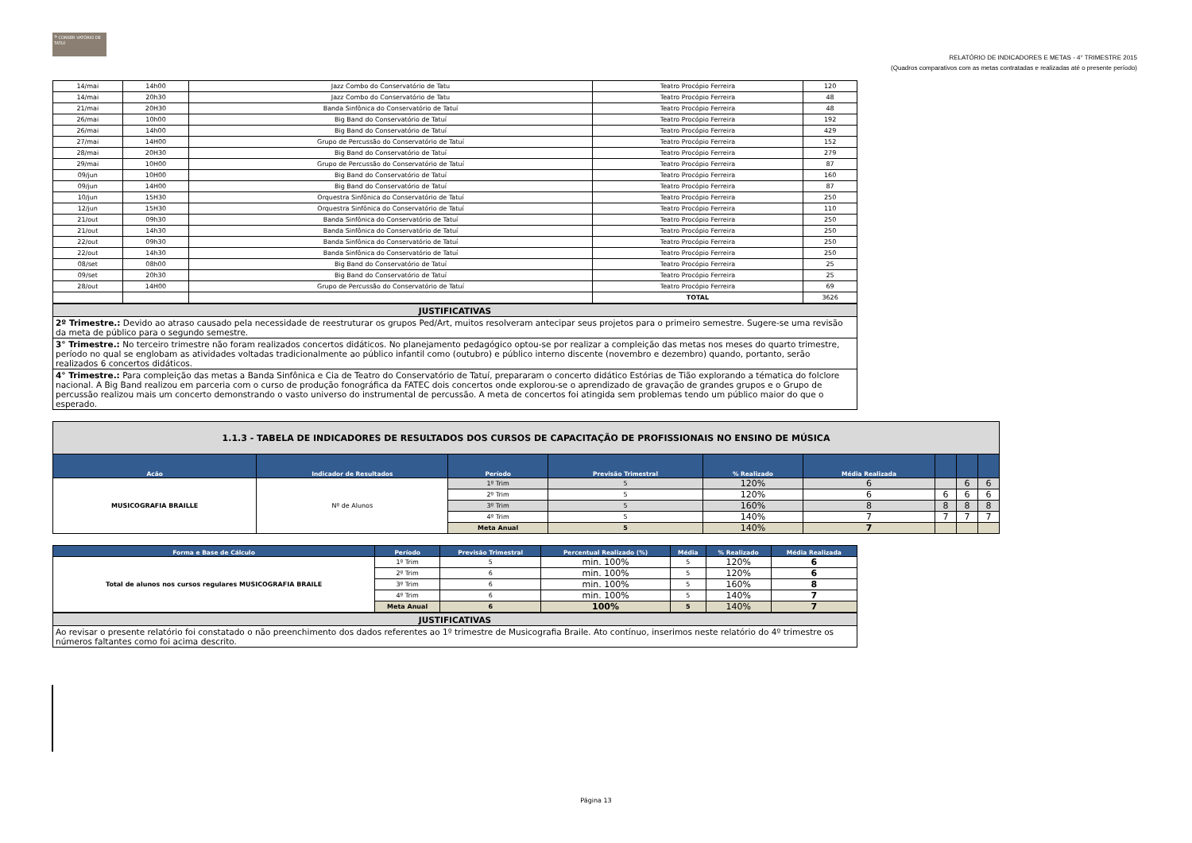𝄢 CONSER VATÓRIO DE TATUÍ
RELATÓRIO DE INDICADORES E METAS - 4° TRIMESTRE 2015
(Quadros comparativos com as metas contratadas e realizadas até o presente período)
| 14/mai | 14h00 | Jazz Combo do Conservatório de Tatu | Teatro Procópio Ferreira | 120 |
| 14/mai | 20h30 | Jazz Combo do Conservatório de Tatu | Teatro Procópio Ferreira | 48 |
| 21/mai | 20H30 | Banda Sinfônica do Conservatório de Tatuí | Teatro Procópio Ferreira | 48 |
| 26/mai | 10h00 | Big Band do Conservatório de Tatuí | Teatro Procópio Ferreira | 192 |
| 26/mai | 14h00 | Big Band do Conservatório de Tatuí | Teatro Procópio Ferreira | 429 |
| 27/mai | 14H00 | Grupo de Percussão do Conservatório de Tatuí | Teatro Procópio Ferreira | 152 |
| 28/mai | 20H30 | Big Band do Conservatório de Tatuí | Teatro Procópio Ferreira | 279 |
| 29/mai | 10H00 | Grupo de Percussão do Conservatório de Tatuí | Teatro Procópio Ferreira | 87 |
| 09/jun | 10H00 | Big Band do Conservatório de Tatuí | Teatro Procópio Ferreira | 160 |
| 09/jun | 14H00 | Big Band do Conservatório de Tatuí | Teatro Procópio Ferreira | 87 |
| 10/jun | 15H30 | Orquestra Sinfônica do Conservatório de Tatuí | Teatro Procópio Ferreira | 250 |
| 12/jun | 15H30 | Orquestra Sinfônica do Conservatório de Tatuí | Teatro Procópio Ferreira | 110 |
| 21/out | 09h30 | Banda Sinfônica do Conservatório de Tatuí | Teatro Procópio Ferreira | 250 |
| 21/out | 14h30 | Banda Sinfônica do Conservatório de Tatuí | Teatro Procópio Ferreira | 250 |
| 22/out | 09h30 | Banda Sinfônica do Conservatório de Tatuí | Teatro Procópio Ferreira | 250 |
| 22/out | 14h30 | Banda Sinfônica do Conservatório de Tatuí | Teatro Procópio Ferreira | 250 |
| 08/set | 08h00 | Big Band do Conservatório de Tatuí | Teatro Procópio Ferreira | 25 |
| 09/set | 20h30 | Big Band do Conservatório de Tatuí | Teatro Procópio Ferreira | 25 |
| 28/out | 14H00 | Grupo de Percussão do Conservatório de Tatuí | Teatro Procópio Ferreira | 69 |
| | | | TOTAL | 3626 |
| JUSTIFICATIVAS |
| 2º Trimestre.: Devido ao atraso causado pela necessidade de reestruturar os grupos Ped/Art, muitos resolveram antecipar seus projetos para o primeiro semestre. Sugere-se uma revisão da meta de público para o segundo semestre. |
| 3° Trimestre.: No terceiro trimestre não foram realizados concertos didáticos. No planejamento pedagógico optou-se por realizar a compleição das metas nos meses do quarto trimestre, período no qual se englobam as atividades voltadas tradicionalmente ao público infantil como (outubro) e público interno discente (novembro e dezembro) quando, portanto, serão realizados 6 concertos didáticos. |
| 4° Trimestre.: Para compleição das metas a Banda Sinfônica e Cia de Teatro do Conservatório de Tatuí, prepararam o concerto didático Estórias de Tião explorando a tématica do folclore nacional. A Big Band realizou em parceria com o curso de produção fonográfica da FATEC dois concertos onde explorou-se o aprendizado de gravação de grandes grupos e o Grupo de percussão realizou mais um concerto demonstrando o vasto universo do instrumental de percussão. A meta de concertos foi atingida sem problemas tendo um público maior do que o esperado. |
| 1.1.3 - TABELA DE INDICADORES DE RESULTADOS DOS CURSOS DE CAPACITAÇÃO DE PROFISSIONAIS NO ENSINO DE MÚSICA | | | | | | | | |
| Acão | Indicador de Resultados | Período | Previsão Trimestral | % Realizado | Média Realizada | | | |
| MUSICOGRAFIA BRAILLE | Nº de Alunos | 1º Trim | 5 | 120% | 6 | | 6 | 6 |
| | | 2º Trim | 5 | 120% | 6 | 6 | 6 | 6 |
| | | 3º Trim | 5 | 160% | 8 | 8 | 8 | 8 |
| | | 4º Trim | 5 | 140% | 7 | 7 | 7 | 7 |
| | | Meta Anual | 5 | 140% | 7 | | | |
| Forma e Base de Cálculo | Período | Previsão Trimestral | Percentual Realizado (%) | Média | % Realizado | Média Realizada |
| --- | --- | --- | --- | --- | --- | --- |
| Total de alunos nos cursos regulares MUSICOGRAFIA BRAILE | 1º Trim | 5 | min. 100% | 5 | 120% | 6 |
| | 2º Trim | 6 | min. 100% | 5 | 120% | 6 |
| | 3º Trim | 6 | min. 100% | 5 | 160% | 8 |
| | 4º Trim | 6 | min. 100% | 5 | 140% | 7 |
| | Meta Anual | 6 | 100% | 5 | 140% | 7 |
| JUSTIFICATIVAS |
| Ao revisar o presente relatório foi constatado o não preenchimento dos dados referentes ao 1º trimestre de Musicografia Braile. Ato contínuo, inserimos neste relatório do 4º trimestre os números faltantes como foi acima descrito. |
Página 13